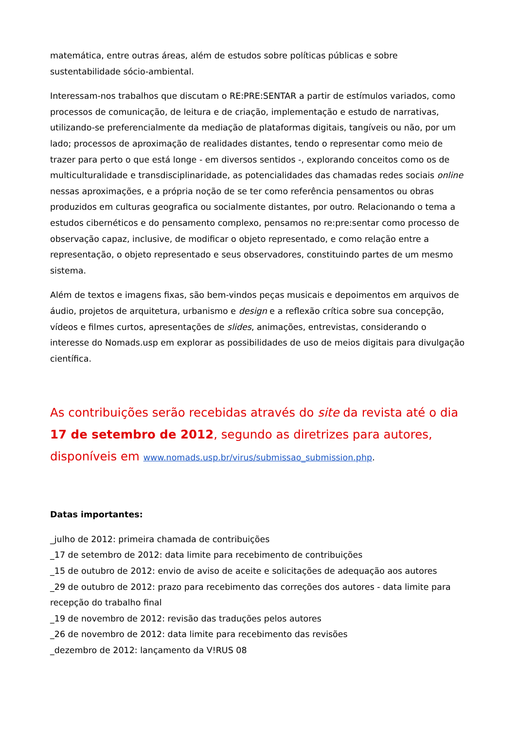matemática, entre outras áreas, além de estudos sobre políticas públicas e sobre sustentabilidade sócio-ambiental.
Interessam-nos trabalhos que discutam o RE:PRE:SENTAR a partir de estímulos variados, como processos de comunicação, de leitura e de criação, implementação e estudo de narrativas, utilizando-se preferencialmente da mediação de plataformas digitais, tangíveis ou não, por um lado; processos de aproximação de realidades distantes, tendo o representar como meio de trazer para perto o que está longe - em diversos sentidos -, explorando conceitos como os de multiculturalidade e transdisciplinaridade, as potencialidades das chamadas redes sociais online nessas aproximações, e a própria noção de se ter como referência pensamentos ou obras produzidos em culturas geografica ou socialmente distantes, por outro. Relacionando o tema a estudos cibernéticos e do pensamento complexo, pensamos no re:pre:sentar como processo de observação capaz, inclusive, de modificar o objeto representado, e como relação entre a representação, o objeto representado e seus observadores, constituindo partes de um mesmo sistema.
Além de textos e imagens fixas, são bem-vindos peças musicais e depoimentos em arquivos de áudio, projetos de arquitetura, urbanismo e design e a reflexão crítica sobre sua concepção, vídeos e filmes curtos, apresentações de slides, animações, entrevistas, considerando o interesse do Nomads.usp em explorar as possibilidades de uso de meios digitais para divulgação científica.
As contribuições serão recebidas através do site da revista até o dia 17 de setembro de 2012, segundo as diretrizes para autores, disponíveis em www.nomads.usp.br/virus/submissao_submission.php.
Datas importantes:
_julho de 2012: primeira chamada de contribuições
_17 de setembro de 2012: data limite para recebimento de contribuições
_15 de outubro de 2012: envio de aviso de aceite e solicitações de adequação aos autores
_29 de outubro de 2012: prazo para recebimento das correções dos autores - data limite para recepção do trabalho final
_19 de novembro de 2012: revisão das traduções pelos autores
_26 de novembro de 2012: data limite para recebimento das revisões
_dezembro de 2012: lançamento da V!RUS 08